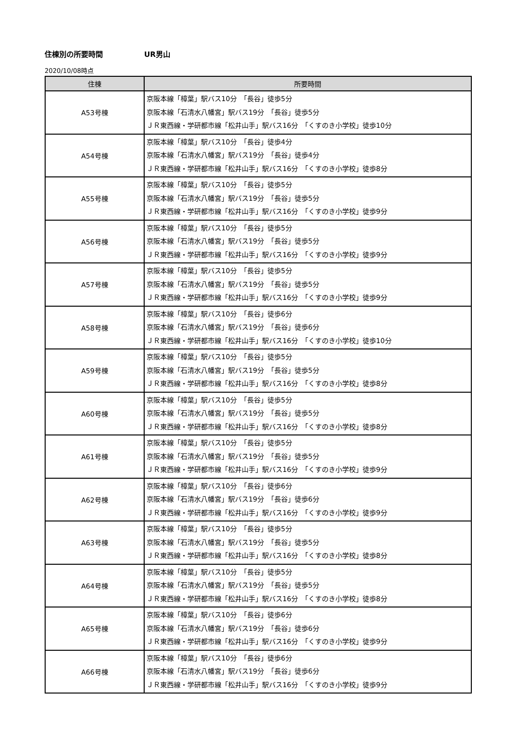住棟別の所要時間 UR男山
2020/10/08時点
| 住棟 | 所要時間 |
| --- | --- |
| A53号棟 | 京阪本線「樟葉」駅バス10分 「長谷」徒歩5分 京阪本線「石清水八幡宮」駅バス19分 「長谷」徒歩5分 ＪＲ東西線・学研都市線「松井山手」駅バス16分 「くすのき小学校」徒歩10分 |
| A54号棟 | 京阪本線「樟葉」駅バス10分 「長谷」徒歩4分 京阪本線「石清水八幡宮」駅バス19分 「長谷」徒歩4分 ＪＲ東西線・学研都市線「松井山手」駅バス16分 「くすのき小学校」徒歩8分 |
| A55号棟 | 京阪本線「樟葉」駅バス10分 「長谷」徒歩5分 京阪本線「石清水八幡宮」駅バス19分 「長谷」徒歩5分 ＪＲ東西線・学研都市線「松井山手」駅バス16分 「くすのき小学校」徒歩9分 |
| A56号棟 | 京阪本線「樟葉」駅バス10分 「長谷」徒歩5分 京阪本線「石清水八幡宮」駅バス19分 「長谷」徒歩5分 ＪＲ東西線・学研都市線「松井山手」駅バス16分 「くすのき小学校」徒歩9分 |
| A57号棟 | 京阪本線「樟葉」駅バス10分 「長谷」徒歩5分 京阪本線「石清水八幡宮」駅バス19分 「長谷」徒歩5分 ＪＲ東西線・学研都市線「松井山手」駅バス16分 「くすのき小学校」徒歩9分 |
| A58号棟 | 京阪本線「樟葉」駅バス10分 「長谷」徒歩6分 京阪本線「石清水八幡宮」駅バス19分 「長谷」徒歩6分 ＪＲ東西線・学研都市線「松井山手」駅バス16分 「くすのき小学校」徒歩10分 |
| A59号棟 | 京阪本線「樟葉」駅バス10分 「長谷」徒歩5分 京阪本線「石清水八幡宮」駅バス19分 「長谷」徒歩5分 ＪＲ東西線・学研都市線「松井山手」駅バス16分 「くすのき小学校」徒歩8分 |
| A60号棟 | 京阪本線「樟葉」駅バス10分 「長谷」徒歩5分 京阪本線「石清水八幡宮」駅バス19分 「長谷」徒歩5分 ＪＲ東西線・学研都市線「松井山手」駅バス16分 「くすのき小学校」徒歩8分 |
| A61号棟 | 京阪本線「樟葉」駅バス10分 「長谷」徒歩5分 京阪本線「石清水八幡宮」駅バス19分 「長谷」徒歩5分 ＪＲ東西線・学研都市線「松井山手」駅バス16分 「くすのき小学校」徒歩9分 |
| A62号棟 | 京阪本線「樟葉」駅バス10分 「長谷」徒歩6分 京阪本線「石清水八幡宮」駅バス19分 「長谷」徒歩6分 ＪＲ東西線・学研都市線「松井山手」駅バス16分 「くすのき小学校」徒歩9分 |
| A63号棟 | 京阪本線「樟葉」駅バス10分 「長谷」徒歩5分 京阪本線「石清水八幡宮」駅バス19分 「長谷」徒歩5分 ＪＲ東西線・学研都市線「松井山手」駅バス16分 「くすのき小学校」徒歩8分 |
| A64号棟 | 京阪本線「樟葉」駅バス10分 「長谷」徒歩5分 京阪本線「石清水八幡宮」駅バス19分 「長谷」徒歩5分 ＪＲ東西線・学研都市線「松井山手」駅バス16分 「くすのき小学校」徒歩8分 |
| A65号棟 | 京阪本線「樟葉」駅バス10分 「長谷」徒歩6分 京阪本線「石清水八幡宮」駅バス19分 「長谷」徒歩6分 ＪＲ東西線・学研都市線「松井山手」駅バス16分 「くすのき小学校」徒歩9分 |
| A66号棟 | 京阪本線「樟葉」駅バス10分 「長谷」徒歩6分 京阪本線「石清水八幡宮」駅バス19分 「長谷」徒歩6分 ＪＲ東西線・学研都市線「松井山手」駅バス16分 「くすのき小学校」徒歩9分 |